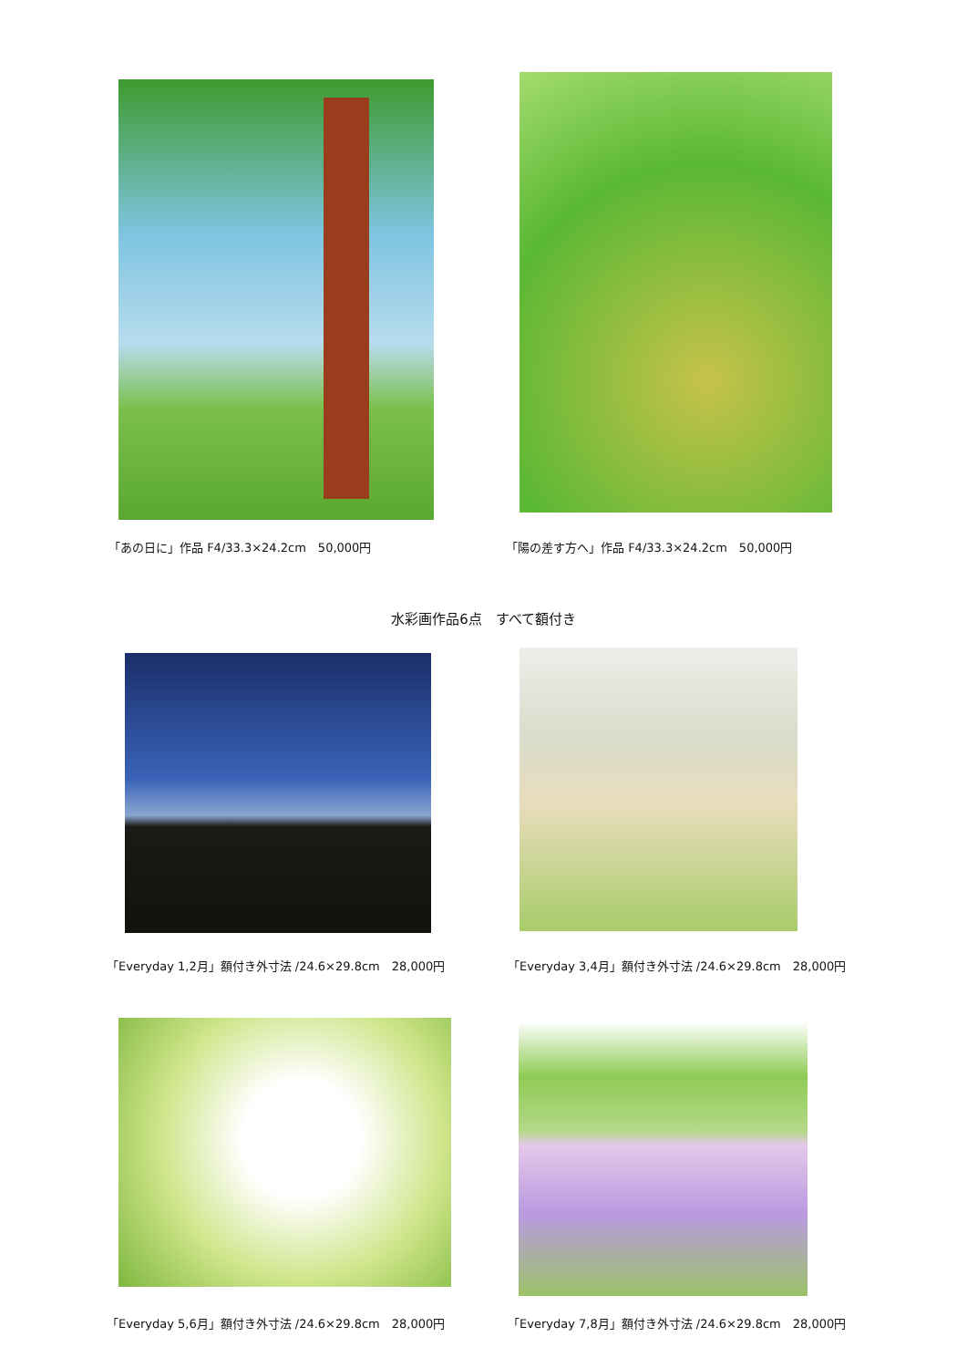「あの日に」作品 F4/33.3×24.2cm　50,000円 「陽の差す方へ」作品 F4/33.3×24.2cm　50,000円
水彩画作品6点　すべて額付き
「Everyday 1,2月」額付き外寸法 /24.6×29.8cm　28,000円 「Everyday 3,4月」額付き外寸法 /24.6×29.8cm　28,000円
「Everyday 5,6月」額付き外寸法 /24.6×29.8cm　28,000円 「Everyday 7,8月」額付き外寸法 /24.6×29.8cm　28,000円